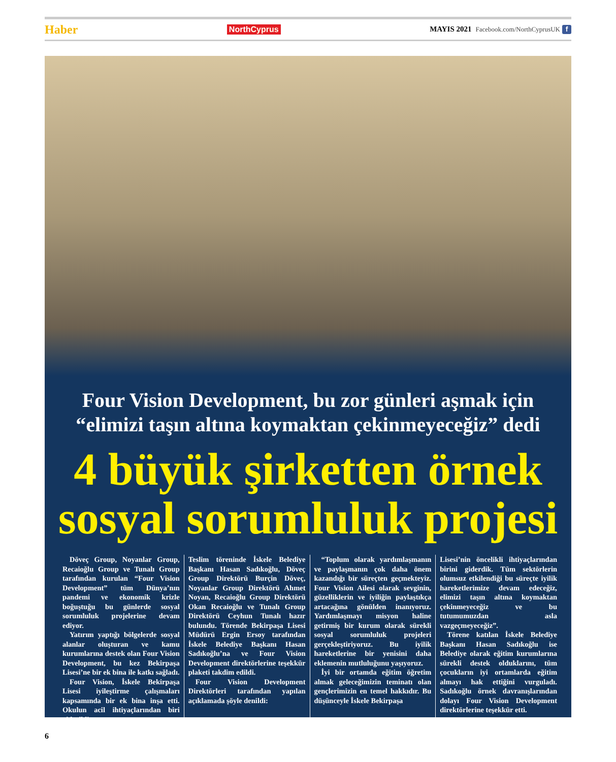Haber NorthCyprus MAYIS 2021 Facebook.com/NorthCyprusUK f
Four Vision Development, bu zor günleri aşmak için
“elimizi taşın altına koymaktan çekinmeyeceğiz” dedi
4 büyük şirketten örnek
sosyal sorumluluk projesi
Döveç Group, Noyanlar Group, Recaioğlu Group ve Tunalı Group tarafından kurulan “Four Vision Development” tüm Dünya’nın pandemi ve ekonomik krizle boğuştuğu bu günlerde sosyal sorumluluk projelerine devam ediyor.
Yatırım yaptığı bölgelerde sosyal alanlar oluşturan ve kamu kurumlarına destek olan Four Vision Development, bu kez Bekirpaşa Lisesi’ne bir ek bina ile katkı sağladı.
Four Vision, İskele Bekirpaşa Lisesi iyileştirme çalışmaları kapsamında bir ek bina inşa etti. Okulun acil ihtiyaçlarından biri giderildi.
Teslim töreninde İskele Belediye Başkanı Hasan Sadıkoğlu, Döveç Group Direktörü Burçin Döveç, Noyanlar Group Direktörü Ahmet Noyan, Recaioğlu Group Direktörü Okan Recaioğlu ve Tunalı Group Direktörü Ceyhun Tunalı hazır bulundu. Törende Bekirpaşa Lisesi Müdürü Ergin Ersoy tarafından İskele Belediye Başkanı Hasan Sadıkoğlu’na ve Four Vision Development direktörlerine teşekkür plaketi takdim edildi.
Four Vision Development Direktörleri tarafından yapılan açıklamada şöyle denildi:
“Toplum olarak yardımlaşmanın ve paylaşmanın çok daha önem kazandığı bir süreçten geçmekteyiz. Four Vision Ailesi olarak sevginin, güzelliklerin ve iyiliğin paylaştıkça artacağına gönülden inanıyoruz. Yardımlaşmayı misyon haline getirmiş bir kurum olarak sürekli sosyal sorumluluk projeleri gerçekleştiriyoruz. Bu iyilik hareketlerine bir yenisini daha eklemenin mutluluğunu yaşıyoruz.
İyi bir ortamda eğitim öğretim almak geleceğimizin teminatı olan gençlerimizin en temel hakkıdır. Bu düşünceyle İskele Bekirpaşa
Lisesi’nin öncelikli ihtiyaçlarından birini giderdik. Tüm sektörlerin olumsuz etkilendiği bu süreçte iyilik hareketlerimize devam edeceğiz, elimizi taşın altına koymaktan çekinmeyeceğiz ve bu tutumumuzdan asla vazgeçmeyeceğiz”.
Törene katılan İskele Belediye Başkanı Hasan Sadıkoğlu ise Belediye olarak eğitim kurumlarına sürekli destek olduklarını, tüm çocukların iyi ortamlarda eğitim almayı hak ettiğini vurguladı. Sadıkoğlu örnek davranışlarından dolayı Four Vision Development direktörlerine teşekkür etti.
6